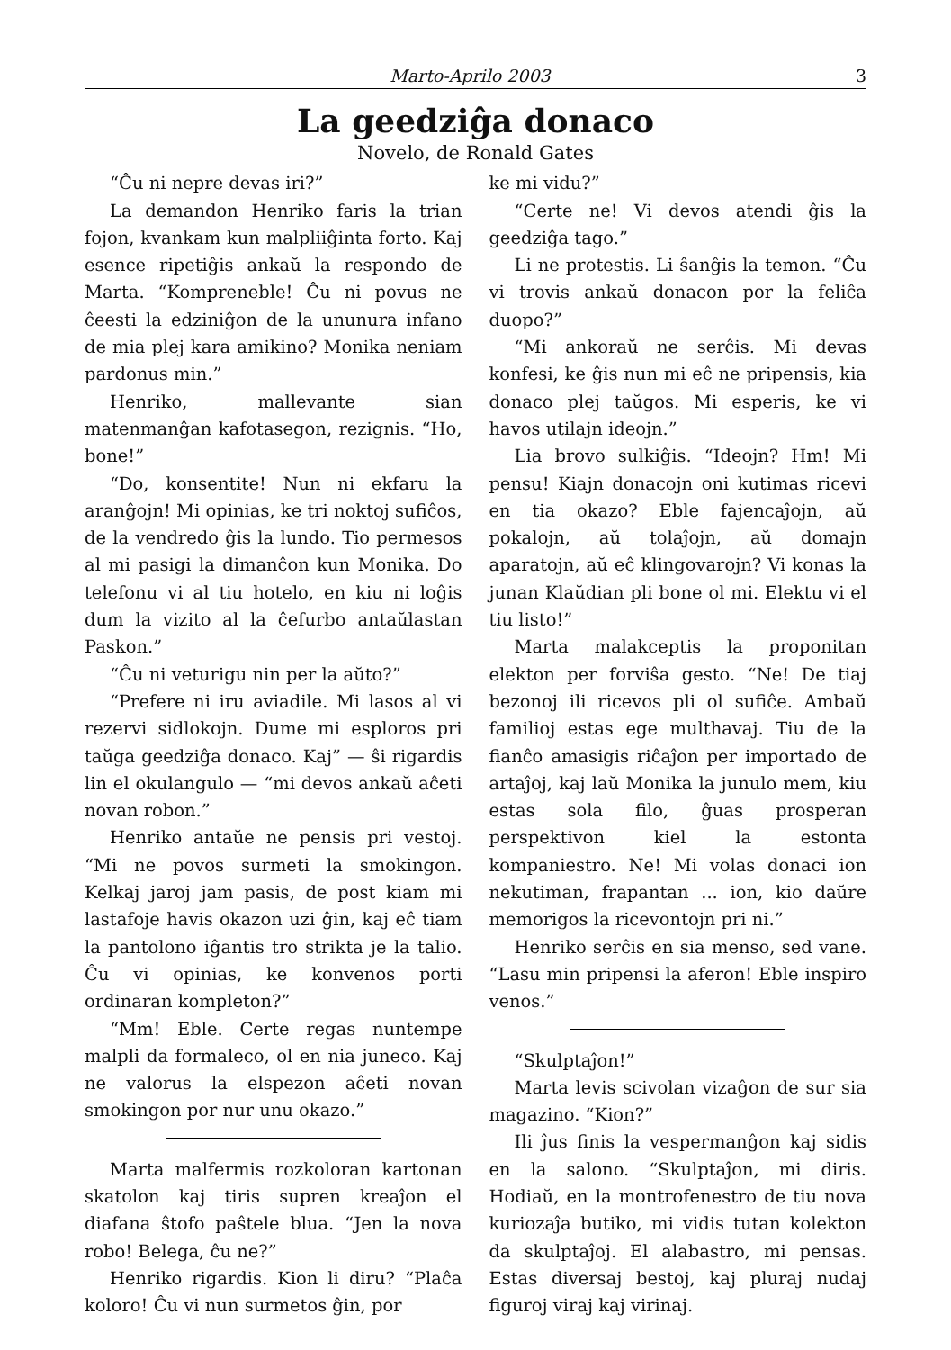Marto-Aprilo 2003 3
La geedziĝa donaco
Novelo, de Ronald Gates
“Ĉu ni nepre devas iri?”
La demandon Henriko faris la trian fojon, kvankam kun malpliiĝinta forto. Kaj esence ripetiĝis ankaŭ la respondo de Marta. “Kompreneble! Ĉu ni povus ne ĉeesti la edziniĝon de la ununura infano de mia plej kara amikino? Monika neniam pardonus min.”
Henriko, mallevante sian matenmanĝan kafotasegon, rezignis. “Ho, bone!”
“Do, konsentite! Nun ni ekfaru la aranĝojn! Mi opinias, ke tri noktoj sufiĉos, de la vendredo ĝis la lundo. Tio permesos al mi pasigi la dimanĉon kun Monika. Do telefonu vi al tiu hotelo, en kiu ni loĝis dum la vizito al la ĉefurbo antaŭlastan Paskon.”
“Ĉu ni veturigu nin per la aŭto?”
“Prefere ni iru aviadile. Mi lasos al vi rezervi sidlokojn. Dume mi esploros pri taŭga geedziĝa donaco. Kaj” — ŝi rigardis lin el okulangulo — “mi devos ankaŭ aĉeti novan robon.”
Henriko antaŭe ne pensis pri vestoj. “Mi ne povos surmeti la smokingon. Kelkaj jaroj jam pasis, de post kiam mi lastafoje havis okazon uzi ĝin, kaj eĉ tiam la pantolono iĝantis tro strikta je la talio. Ĉu vi opinias, ke konvenos porti ordinaran kompleton?”
“Mm! Eble. Certe regas nuntempe malpli da formaleco, ol en nia juneco. Kaj ne valorus la elspezon aĉeti novan smokingon por nur unu okazo.”
Marta malfermis rozkoloran kartonan skatolon kaj tiris supren kreaĵon el diafana ŝtofo paŝtele blua. “Jen la nova robo! Belega, ĉu ne?”
Henriko rigardis. Kion li diru? “Plaĉa koloro! Ĉu vi nun surmetos ĝin, por
ke mi vidu?”
“Certe ne! Vi devos atendi ĝis la geedziĝa tago.”
Li ne protestis. Li ŝanĝis la temon. “Ĉu vi trovis ankaŭ donacon por la feliĉa duopo?”
“Mi ankoraŭ ne serĉis. Mi devas konfesi, ke ĝis nun mi eĉ ne pripensis, kia donaco plej taŭgos. Mi esperis, ke vi havos utilajn ideojn.”
Lia brovo sulkiĝis. “Ideojn? Hm! Mi pensu! Kiajn donacojn oni kutimas ricevi en tia okazo? Eble fajencaĵojn, aŭ pokalojn, aŭ tolaĵojn, aŭ domajn aparatojn, aŭ eĉ klingovarojn? Vi konas la junan Klaŭdian pli bone ol mi. Elektu vi el tiu listo!”
Marta malakceptis la proponitan elekton per forviŝa gesto. “Ne! De tiaj bezonoj ili ricevos pli ol sufiĉe. Ambaŭ familioj estas ege multhavaj. Tiu de la fianĉo amasigis riĉaĵon per importado de artaĵoj, kaj laŭ Monika la junulo mem, kiu estas sola filo, ĝuas prosperan perspektivon kiel la estonta kompaniestro. Ne! Mi volas donaci ion nekutiman, frapantan ... ion, kio daŭre memorigos la ricevontojn pri ni.”
Henriko serĉis en sia menso, sed vane. “Lasu min pripensi la aferon! Eble inspiro venos.”
“Skulptaĵon!”
Marta levis scivolan vizaĝon de sur sia magazino. “Kion?”
Ili ĵus finis la vespermanĝon kaj sidis en la salono. “Skulptaĵon, mi diris. Hodiaŭ, en la montrofenestro de tiu nova kuriozaĵa butiko, mi vidis tutan kolekton da skulptaĵoj. El alabastro, mi pensas. Estas diversaj bestoj, kaj pluraj nudaj figuroj viraj kaj virinaj.